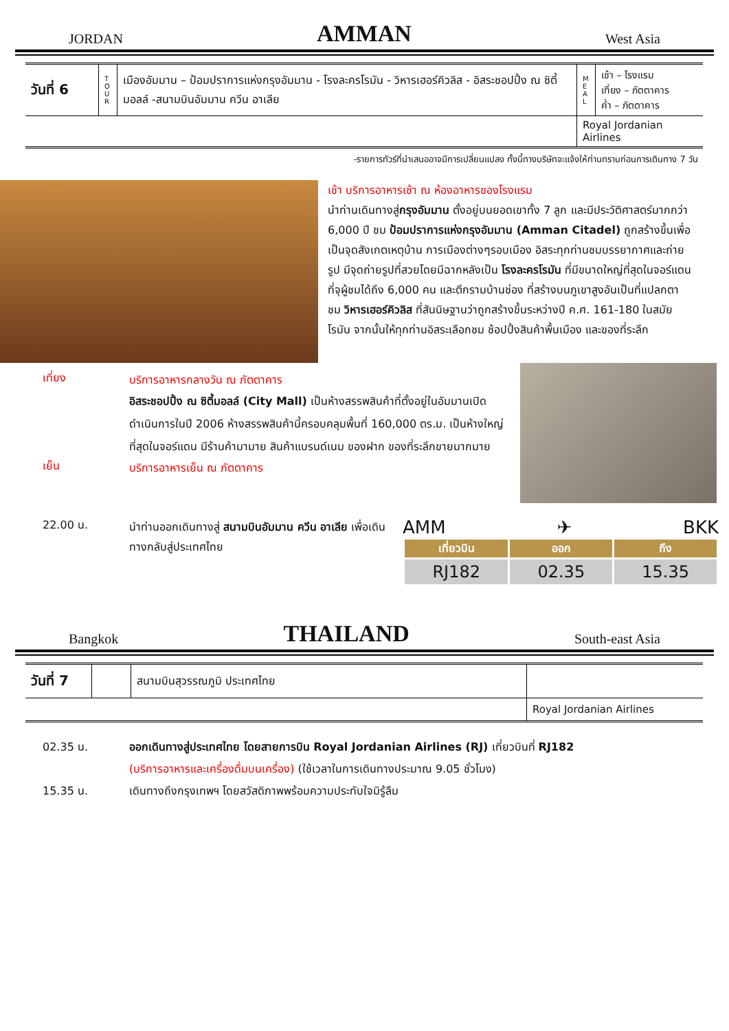JORDAN AMMAN West Asia
| วันที่ 6 | T O U R | เมืองอัมมาน – ป้อมปราการแห่งกรุงอัมมาน - โรงละครโรมัน - วิหารเฮอร์คิวลิส - อิสระชอปปิ้ง ณ ซิตี้มอลล์ -สนามบินอัมมาน ควีน อาเลีย | M E A L | เช้า – โรงแรม เที่ยง – ภัตตาคาร ค่ำ – ภัตตาคาร |
| | | | Royal Jordanian Airlines | |
-รายการทัวร์ที่นำเสนออาจมีการเปลี่ยนแปลง ทั้งนี้ทางบริษัทจะแจ้งให้ท่านทราบก่อนการเดินทาง 7 วัน
เช้า บริการอาหารเช้า ณ ห้องอาหารของโรงแรม
นำท่านเดินทางสู่กรุงอัมมาน ตั้งอยู่บนยอดเขาทั้ง 7 ลูก และมีประวัติศาสตร์มากกว่า 6,000 ปี ชม ป้อมปราการแห่งกรุงอัมมาน (Amman Citadel) ถูกสร้างขึ้นเพื่อเป็นจุดสังเกตเหตุบ้าน การเมืองต่างๆรอบเมือง อิสระทุกท่านชมบรรยากาศและถ่ายรูป มีจุดถ่ายรูปที่สวยโดยมีฉากหลังเป็น โรงละครโรมัน ที่มีขนาดใหญ่ที่สุดในจอร์แดนที่จุผู้ชมได้ถึง 6,000 คน และตึกรามบ้านช่อง ที่สร้างบนภูเขาสูงอันเป็นที่แปลกตา ชม วิหารเฮอร์คิวลิส ที่สันนิษฐานว่าถูกสร้างขึ้นระหว่างปี ค.ศ. 161-180 ในสมัยโรมัน จากนั้นให้ทุกท่านอิสระเลือกชม ช้อปปิ้งสินค้าพื้นเมือง และของที่ระลึก
เที่ยง
บริการอาหารกลางวัน ณ ภัตตาคาร
อิสระชอปปิ้ง ณ ซิตี้มอลล์ (City Mall) เป็นห้างสรรพสินค้าที่ตั้งอยู่ในอัมมานเปิดดำเนินการในปี 2006 ห้างสรรพสินค้านี้ครอบคลุมพื้นที่ 160,000 ตร.ม. เป็นห้างใหญ่ที่สุดในจอร์แดน มีร้านค้ามามาย สินค้าแบรนด์เนม ของฝาก ของที่ระลึกขายมากมาย
เย็น
บริการอาหารเย็น ณ ภัตตาคาร
22.00 น.
นำท่านออกเดินทางสู่ สนามบินอัมมาน ควีน อาเลีย เพื่อเดินทางกลับสู่ประเทศไทย
AMM ✈ BKK
| เที่ยวบิน | ออก | ถึง |
| --- | --- | --- |
| RJ182 | 02.35 | 15.35 |
Bangkok THAILAND South-east Asia
| วันที่ 7 | | สนามบินสุวรรณภูมิ ประเทศไทย | |
| | | | Royal Jordanian Airlines |
02.35 น. ออกเดินทางสู่ประเทศไทย โดยสายการบิน Royal Jordanian Airlines (RJ) เที่ยวบินที่ RJ182
(บริการอาหารและเครื่องดื่มบนเครื่อง) (ใช้เวลาในการเดินทางประมาณ 9.05 ชั่วโมง)
15.35 น. เดินทางถึงกรุงเทพฯ โดยสวัสดิภาพพร้อมความประทับใจมิรู้ลืม